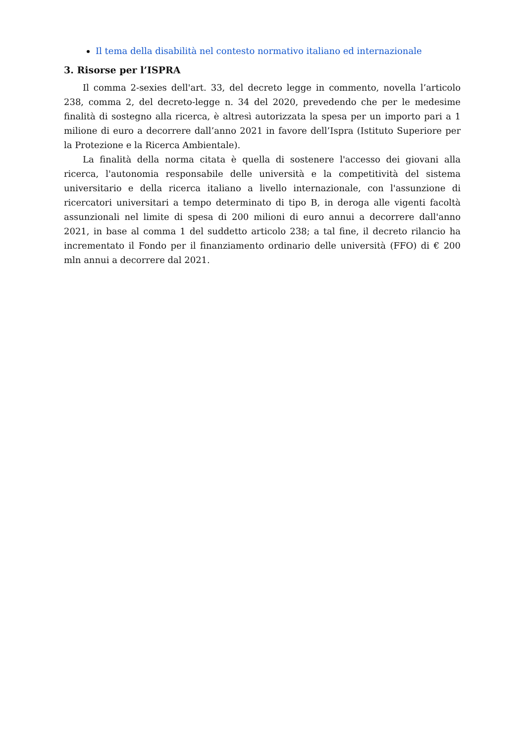Il tema della disabilità nel contesto normativo italiano ed internazionale
3. Risorse per l’ISPRA
Il comma 2-sexies dell'art. 33, del decreto legge in commento, novella l’articolo 238, comma 2, del decreto-legge n. 34 del 2020, prevedendo che per le medesime finalità di sostegno alla ricerca, è altresì autorizzata la spesa per un importo pari a 1 milione di euro a decorrere dall’anno 2021 in favore dell’Ispra (Istituto Superiore per la Protezione e la Ricerca Ambientale).
La finalità della norma citata è quella di sostenere l'accesso dei giovani alla ricerca, l'autonomia responsabile delle università e la competitività del sistema universitario e della ricerca italiano a livello internazionale, con l'assunzione di ricercatori universitari a tempo determinato di tipo B, in deroga alle vigenti facoltà assunzionali nel limite di spesa di 200 milioni di euro annui a decorrere dall'anno 2021, in base al comma 1 del suddetto articolo 238; a tal fine, il decreto rilancio ha incrementato il Fondo per il finanziamento ordinario delle università (FFO) di € 200 mln annui a decorrere dal 2021.